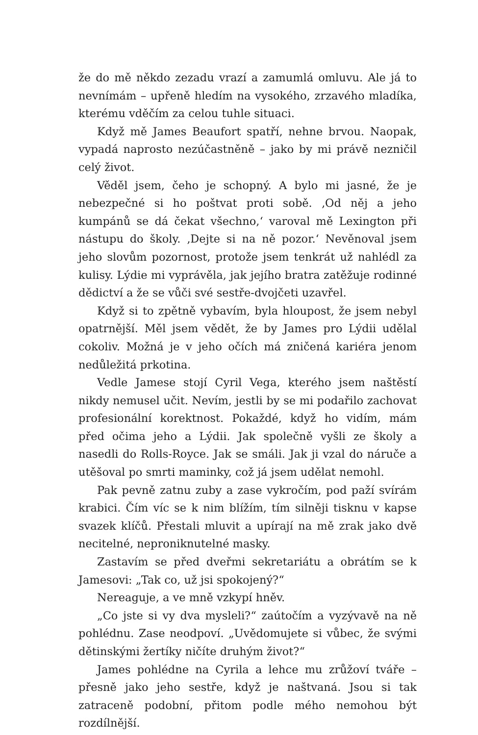že do mě někdo zezadu vrazí a zamumlá omluvu. Ale já to nevnímám – upřeně hledím na vysokého, zrzavého mladíka, kterému vděčím za celou tuhle situaci.
Když mě James Beaufort spatří, nehne brvou. Naopak, vypadá naprosto nezúčastněně – jako by mi právě nezničil celý život.
Věděl jsem, čeho je schopný. A bylo mi jasné, že je nebezpečné si ho poštvat proti sobě. ‚Od něj a jeho kumpánů se dá čekat všechno,‘ varoval mě Lexington při nástupu do školy. ‚Dejte si na ně pozor.‘ Nevěnoval jsem jeho slovům pozornost, protože jsem tenkrát už nahlédl za kulisy. Lýdie mi vyprávěla, jak jejího bratra zatěžuje rodinné dědictví a že se vůči své sestře-dvojčeti uzavřel.
Když si to zpětně vybavím, byla hloupost, že jsem nebyl opatrnější. Měl jsem vědět, že by James pro Lýdii udělal cokoliv. Možná je v jeho očích má zničená kariéra jenom nedůležitá prkotina.
Vedle Jamese stojí Cyril Vega, kterého jsem naštěstí nikdy nemusel učit. Nevím, jestli by se mi podařilo zachovat profesionální korektnost. Pokaždé, když ho vidím, mám před očima jeho a Lýdii. Jak společně vyšli ze školy a nasedli do Rolls-Royce. Jak se smáli. Jak ji vzal do náruče a utěšoval po smrti maminky, což já jsem udělat nemohl.
Pak pevně zatnu zuby a zase vykročím, pod paží svírám krabici. Čím víc se k nim blížím, tím silněji tisknu v kapse svazek klíčů. Přestali mluvit a upírají na mě zrak jako dvě necitelné, neproniknutelné masky.
Zastavím se před dveřmi sekretariátu a obrátím se k Jamesovi: „Tak co, už jsi spokojený?“
Nereaguje, a ve mně vzkypí hněv.
„Co jste si vy dva mysleli?“ zaútočím a vyzývavě na ně pohlédnu. Zase neodpoví. „Uvědomujete si vůbec, že svými dětinskými žertíky ničíte druhým život?“
James pohlédne na Cyrila a lehce mu zrůžoví tváře – přesně jako jeho sestře, když je naštvaná. Jsou si tak zatraceně podobní, přitom podle mého nemohou být rozdílnější.